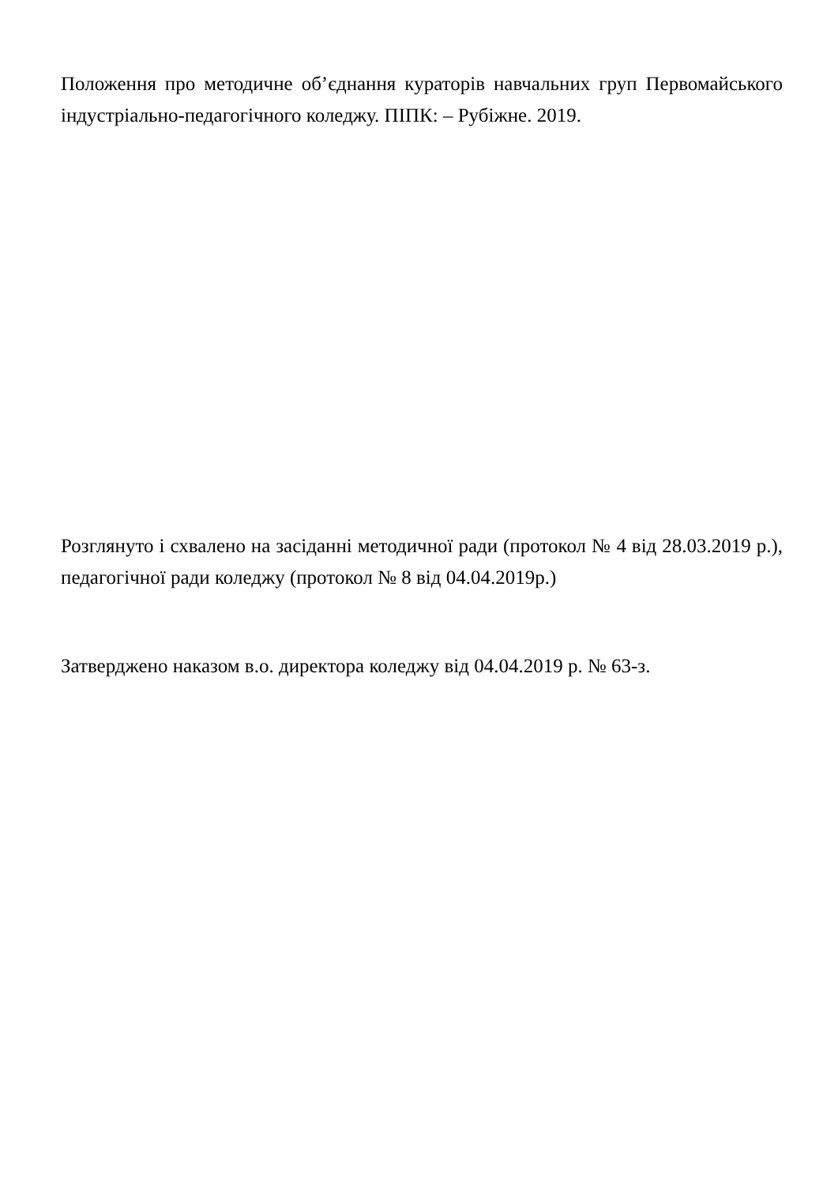Положення про методичне об’єднання кураторів навчальних груп Первомайського індустріально-педагогічного коледжу. ПІПК: – Рубіжне. 2019.
Розглянуто і схвалено на засіданні методичної ради (протокол № 4 від 28.03.2019 р.), педагогічної ради коледжу (протокол № 8 від 04.04.2019р.)
Затверджено наказом в.о. директора коледжу від 04.04.2019 р. № 63-з.